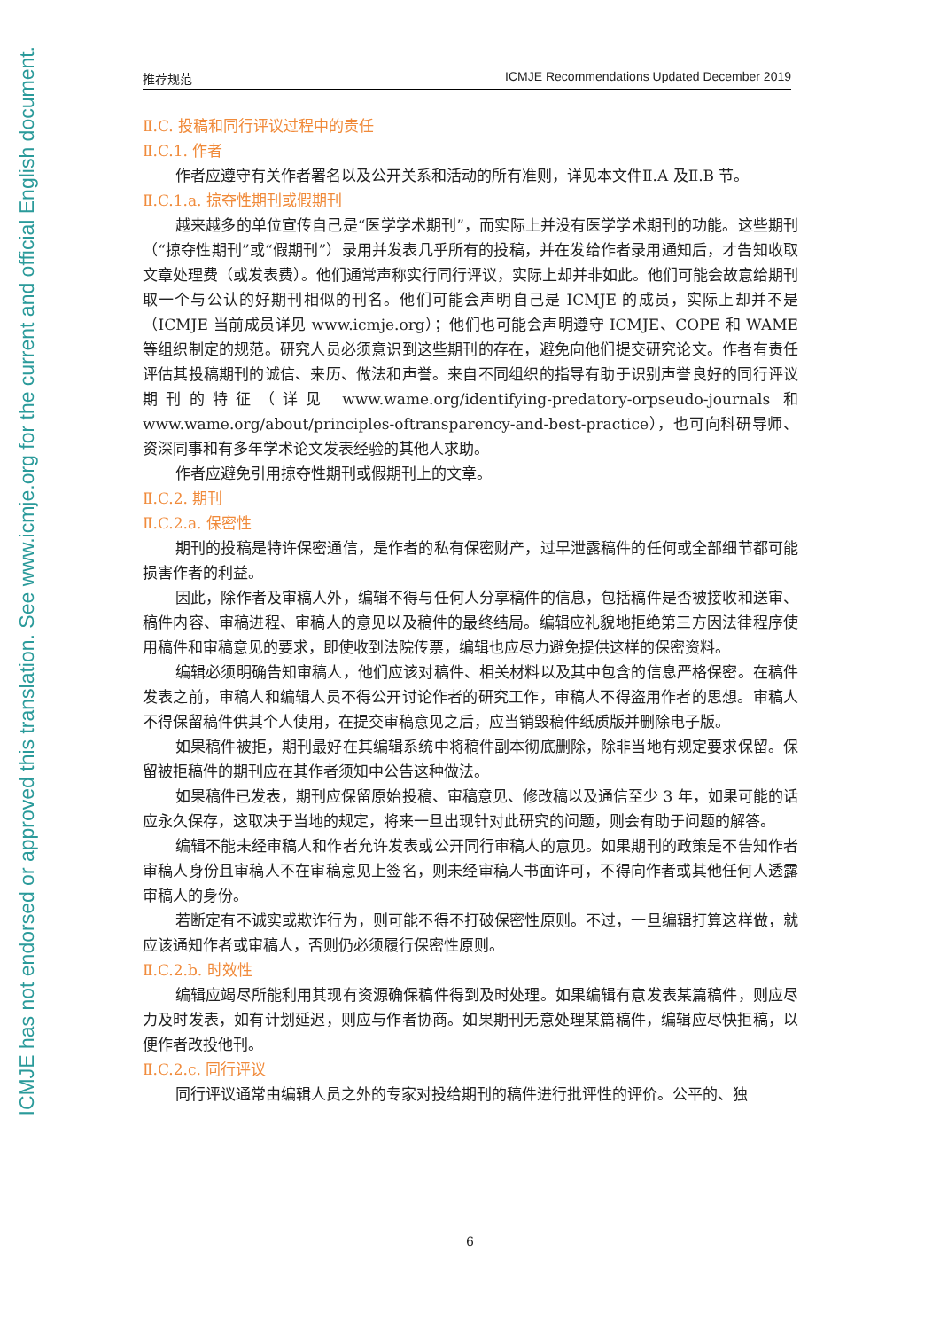ICMJE has not endorsed or approved this translation. See www.icmje.org for the current and official English document.
推荐规范 ICMJE Recommendations Updated December 2019
Ⅱ.C. 投稿和同行评议过程中的责任
Ⅱ.C.1. 作者
作者应遵守有关作者署名以及公开关系和活动的所有准则，详见本文件Ⅱ.A 及Ⅱ.B 节。
Ⅱ.C.1.a. 掠夺性期刊或假期刊
越来越多的单位宣传自己是“医学学术期刊”，而实际上并没有医学学术期刊的功能。这些期刊（“掠夺性期刊”或“假期刊”）录用并发表几乎所有的投稿，并在发给作者录用通知后，才告知收取文章处理费（或发表费）。他们通常声称实行同行评议，实际上却并非如此。他们可能会故意给期刊取一个与公认的好期刊相似的刊名。他们可能会声明自己是 ICMJE 的成员，实际上却并不是（ICMJE 当前成员详见 www.icmje.org）；他们也可能会声明遵守 ICMJE、COPE 和 WAME 等组织制定的规范。研究人员必须意识到这些期刊的存在，避免向他们提交研究论文。作者有责任评估其投稿期刊的诚信、来历、做法和声誉。来自不同组织的指导有助于识别声誉良好的同行评议期刊的特征（详见 www.wame.org/identifying-predatory-orpseudo-journals 和 www.wame.org/about/principles-oftransparency-and-best-practice），也可向科研导师、资深同事和有多年学术论文发表经验的其他人求助。
作者应避免引用掠夺性期刊或假期刊上的文章。
Ⅱ.C.2. 期刊
Ⅱ.C.2.a. 保密性
期刊的投稿是特许保密通信，是作者的私有保密财产，过早泄露稿件的任何或全部细节都可能损害作者的利益。
因此，除作者及审稿人外，编辑不得与任何人分享稿件的信息，包括稿件是否被接收和送审、稿件内容、审稿进程、审稿人的意见以及稿件的最终结局。编辑应礼貌地拒绝第三方因法律程序使用稿件和审稿意见的要求，即使收到法院传票，编辑也应尽力避免提供这样的保密资料。
编辑必须明确告知审稿人，他们应该对稿件、相关材料以及其中包含的信息严格保密。在稿件发表之前，审稿人和编辑人员不得公开讨论作者的研究工作，审稿人不得盗用作者的思想。审稿人不得保留稿件供其个人使用，在提交审稿意见之后，应当销毁稿件纸质版并删除电子版。
如果稿件被拒，期刊最好在其编辑系统中将稿件副本彻底删除，除非当地有规定要求保留。保留被拒稿件的期刊应在其作者须知中公告这种做法。
如果稿件已发表，期刊应保留原始投稿、审稿意见、修改稿以及通信至少 3 年，如果可能的话应永久保存，这取决于当地的规定，将来一旦出现针对此研究的问题，则会有助于问题的解答。
编辑不能未经审稿人和作者允许发表或公开同行审稿人的意见。如果期刊的政策是不告知作者审稿人身份且审稿人不在审稿意见上签名，则未经审稿人书面许可，不得向作者或其他任何人透露审稿人的身份。
若断定有不诚实或欺诈行为，则可能不得不打破保密性原则。不过，一旦编辑打算这样做，就应该通知作者或审稿人，否则仍必须履行保密性原则。
Ⅱ.C.2.b. 时效性
编辑应竭尽所能利用其现有资源确保稿件得到及时处理。如果编辑有意发表某篇稿件，则应尽力及时发表，如有计划延迟，则应与作者协商。如果期刊无意处理某篇稿件，编辑应尽快拒稿，以便作者改投他刊。
Ⅱ.C.2.c. 同行评议
同行评议通常由编辑人员之外的专家对投给期刊的稿件进行批评性的评价。公平的、独
6